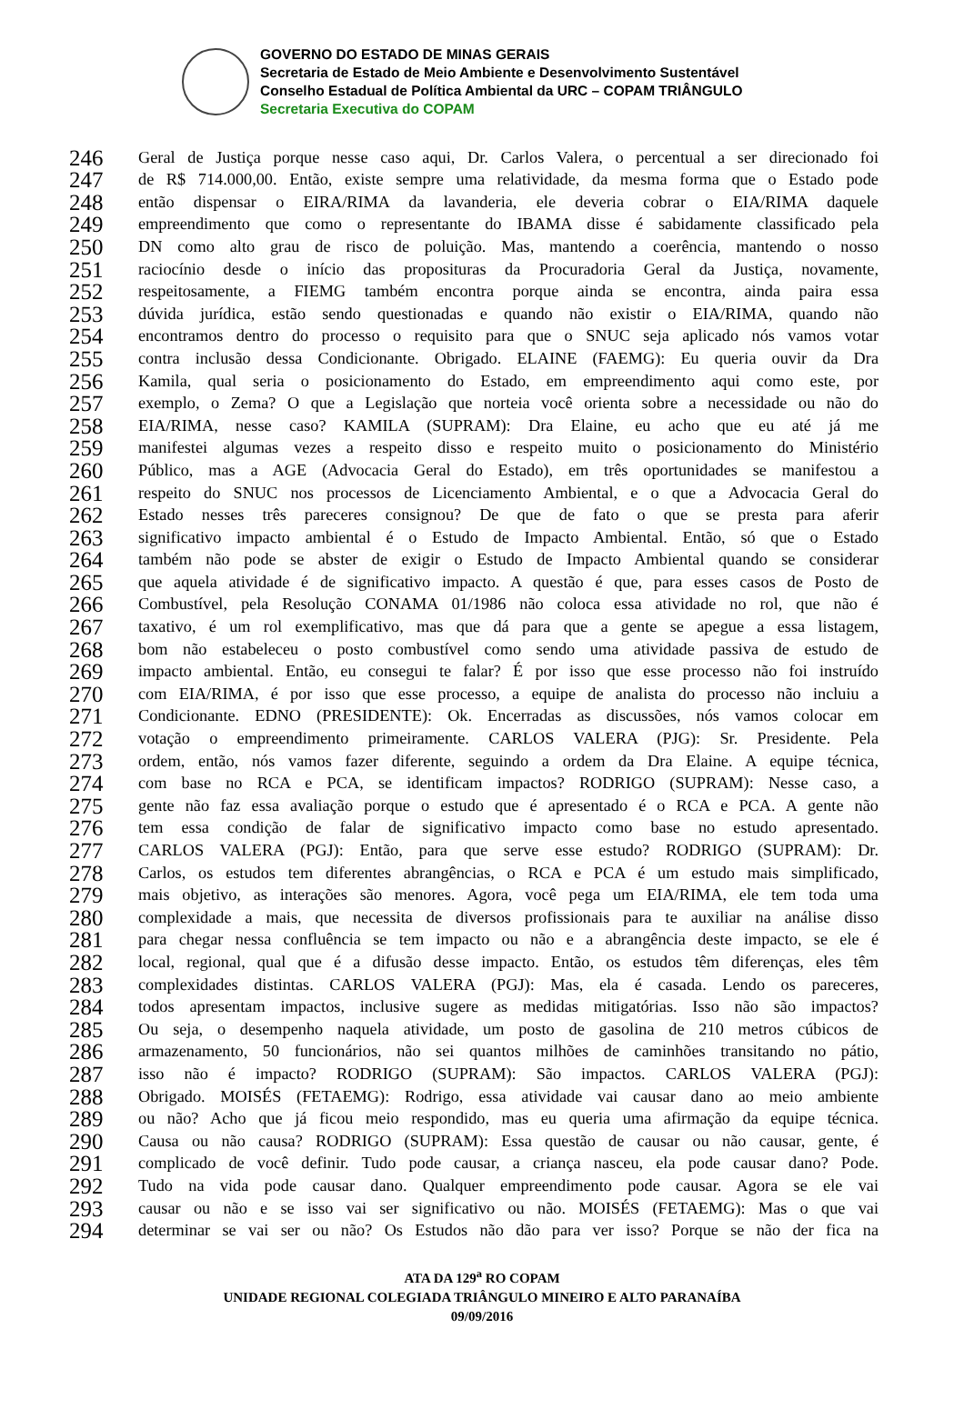GOVERNO DO ESTADO DE MINAS GERAIS
Secretaria de Estado de Meio Ambiente e Desenvolvimento Sustentável
Conselho Estadual de Política Ambiental da URC – COPAM TRIÂNGULO
Secretaria Executiva do COPAM
246 Geral de Justiça porque nesse caso aqui, Dr. Carlos Valera, o percentual a ser direcionado foi
247 de R$ 714.000,00. Então, existe sempre uma relatividade, da mesma forma que o Estado pode
248 então dispensar o EIRA/RIMA da lavanderia, ele deveria cobrar o EIA/RIMA daquele
249 empreendimento que como o representante do IBAMA disse é sabidamente classificado pela
250 DN como alto grau de risco de poluição. Mas, mantendo a coerência, mantendo o nosso
251 raciocínio desde o início das proposituras da Procuradoria Geral da Justiça, novamente,
252 respeitosamente, a FIEMG também encontra porque ainda se encontra, ainda paira essa
253 dúvida jurídica, estão sendo questionadas e quando não existir o EIA/RIMA, quando não
254 encontramos dentro do processo o requisito para que o SNUC seja aplicado nós vamos votar
255 contra inclusão dessa Condicionante. Obrigado. ELAINE (FAEMG): Eu queria ouvir da Dra
256 Kamila, qual seria o posicionamento do Estado, em empreendimento aqui como este, por
257 exemplo, o Zema? O que a Legislação que norteia você orienta sobre a necessidade ou não do
258 EIA/RIMA, nesse caso? KAMILA (SUPRAM): Dra Elaine, eu acho que eu até já me
259 manifestei algumas vezes a respeito disso e respeito muito o posicionamento do Ministério
260 Público, mas a AGE (Advocacia Geral do Estado), em três oportunidades se manifestou a
261 respeito do SNUC nos processos de Licenciamento Ambiental, e o que a Advocacia Geral do
262 Estado nesses três pareceres consignou? De que de fato o que se presta para aferir
263 significativo impacto ambiental é o Estudo de Impacto Ambiental. Então, só que o Estado
264 também não pode se abster de exigir o Estudo de Impacto Ambiental quando se considerar
265 que aquela atividade é de significativo impacto. A questão é que, para esses casos de Posto de
266 Combustível, pela Resolução CONAMA 01/1986 não coloca essa atividade no rol, que não é
267 taxativo, é um rol exemplificativo, mas que dá para que a gente se apegue a essa listagem,
268 bom não estabeleceu o posto combustível como sendo uma atividade passiva de estudo de
269 impacto ambiental. Então, eu consegui te falar? É por isso que esse processo não foi instruído
270 com EIA/RIMA, é por isso que esse processo, a equipe de analista do processo não incluiu a
271 Condicionante. EDNO (PRESIDENTE): Ok. Encerradas as discussões, nós vamos colocar em
272 votação o empreendimento primeiramente. CARLOS VALERA (PJG): Sr. Presidente. Pela
273 ordem, então, nós vamos fazer diferente, seguindo a ordem da Dra Elaine. A equipe técnica,
274 com base no RCA e PCA, se identificam impactos? RODRIGO (SUPRAM): Nesse caso, a
275 gente não faz essa avaliação porque o estudo que é apresentado é o RCA e PCA. A gente não
276 tem essa condição de falar de significativo impacto como base no estudo apresentado.
277 CARLOS VALERA (PGJ): Então, para que serve esse estudo? RODRIGO (SUPRAM): Dr.
278 Carlos, os estudos tem diferentes abrangências, o RCA e PCA é um estudo mais simplificado,
279 mais objetivo, as interações são menores. Agora, você pega um EIA/RIMA, ele tem toda uma
280 complexidade a mais, que necessita de diversos profissionais para te auxiliar na análise disso
281 para chegar nessa confluência se tem impacto ou não e a abrangência deste impacto, se ele é
282 local, regional, qual que é a difusão desse impacto. Então, os estudos têm diferenças, eles têm
283 complexidades distintas. CARLOS VALERA (PGJ): Mas, ela é casada. Lendo os pareceres,
284 todos apresentam impactos, inclusive sugere as medidas mitigatórias. Isso não são impactos?
285 Ou seja, o desempenho naquela atividade, um posto de gasolina de 210 metros cúbicos de
286 armazenamento, 50 funcionários, não sei quantos milhões de caminhões transitando no pátio,
287 isso não é impacto? RODRIGO (SUPRAM): São impactos. CARLOS VALERA (PGJ):
288 Obrigado. MOISÉS (FETAEMG): Rodrigo, essa atividade vai causar dano ao meio ambiente
289 ou não? Acho que já ficou meio respondido, mas eu queria uma afirmação da equipe técnica.
290 Causa ou não causa? RODRIGO (SUPRAM): Essa questão de causar ou não causar, gente, é
291 complicado de você definir. Tudo pode causar, a criança nasceu, ela pode causar dano? Pode.
292 Tudo na vida pode causar dano. Qualquer empreendimento pode causar. Agora se ele vai
293 causar ou não e se isso vai ser significativo ou não. MOISÉS (FETAEMG): Mas o que vai
294 determinar se vai ser ou não? Os Estudos não dão para ver isso? Porque se não der fica na
ATA DA 129<sup>a</sup> RO COPAM
UNIDADE REGIONAL COLEGIADA TRIÂNGULO MINEIRO E ALTO PARANAÍBA
09/09/2016